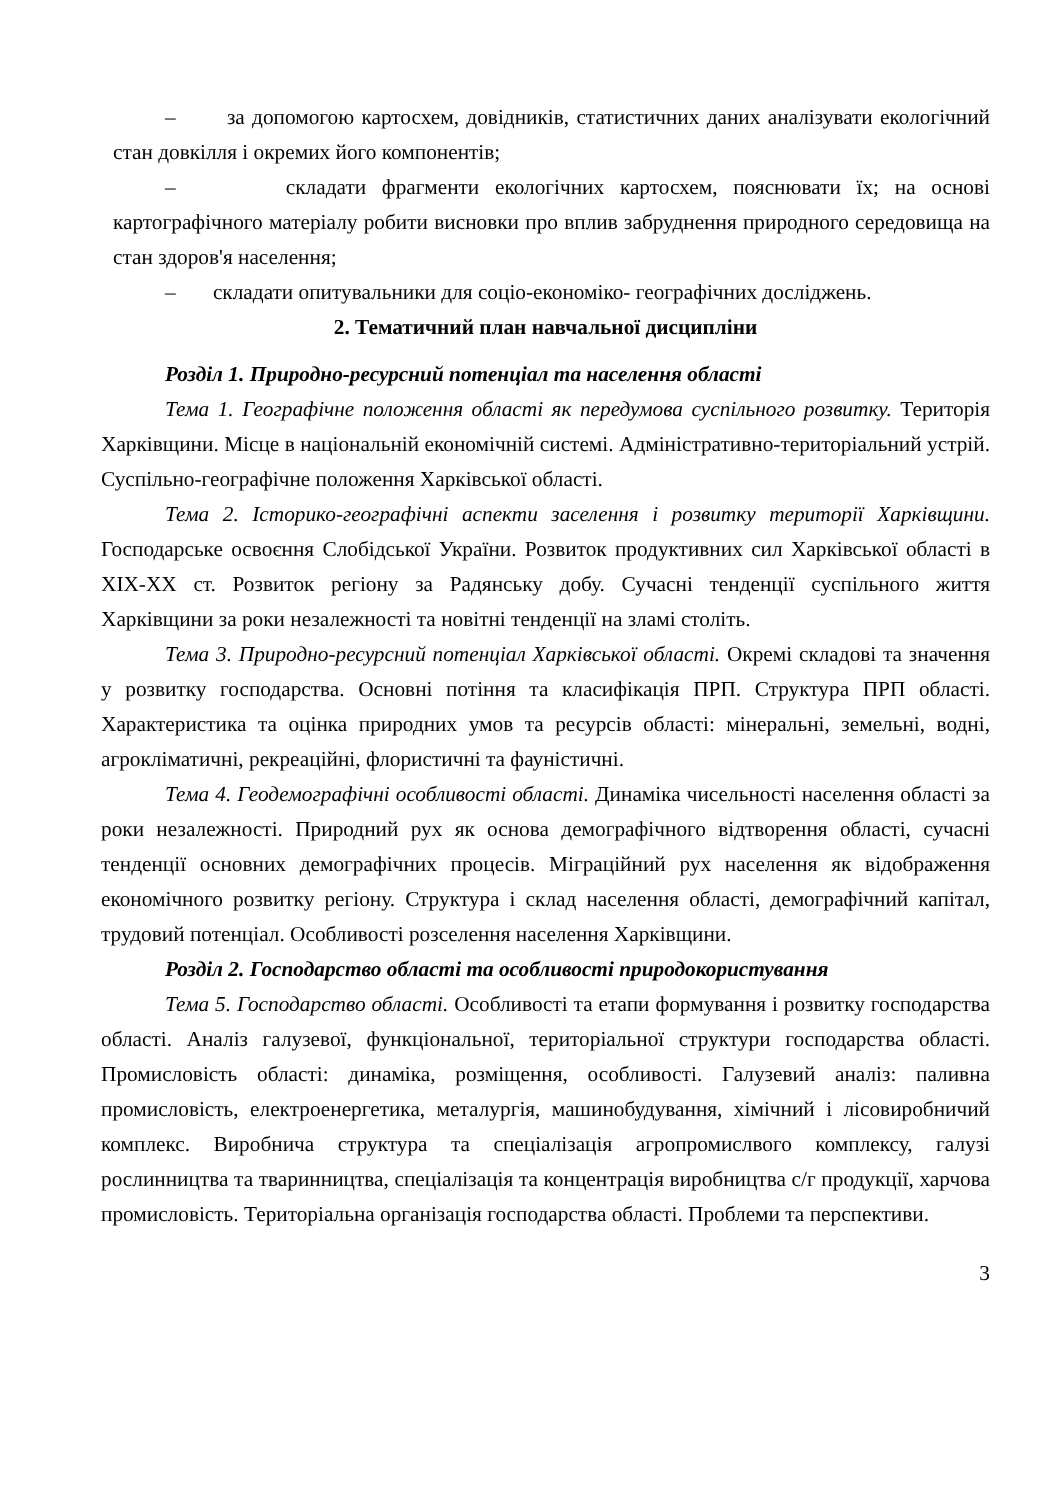– за допомогою картосхем, довідників, статистичних даних аналізувати екологічний стан довкілля і окремих його компонентів;
– складати фрагменти екологічних картосхем, пояснювати їх; на основі картографічного матеріалу робити висновки про вплив забруднення природного середовища на стан здоров'я населення;
– складати опитувальники для соціо-економіко- географічних досліджень.
2. Тематичний план навчальної дисципліни
Розділ 1. Природно-ресурсний потенціал та населення області
Тема 1. Географічне положення області як передумова суспільного розвитку. Територія Харківщини. Місце в національній економічній системі. Адміністративно-територіальний устрій. Суспільно-географічне положення Харківської області.
Тема 2. Історико-географічні аспекти заселення і розвитку території Харківщини. Господарське освоєння Слобідської України. Розвиток продуктивних сил Харківської області в XIX-XX ст. Розвиток регіону за Радянську добу. Сучасні тенденції суспільного життя Харківщини за роки незалежності та новітні тенденції на зламі століть.
Тема 3. Природно-ресурсний потенціал Харківської області. Окремі складові та значення у розвитку господарства. Основні потіння та класифікація ПРП. Структура ПРП області. Характеристика та оцінка природних умов та ресурсів області: мінеральні, земельні, водні, агрокліматичні, рекреаційні, флористичні та фауністичні.
Тема 4. Геодемографічні особливості області. Динаміка чисельності населення області за роки незалежності. Природний рух як основа демографічного відтворення області, сучасні тенденції основних демографічних процесів. Міграційний рух населення як відображення економічного розвитку регіону. Структура і склад населення області, демографічний капітал, трудовий потенціал. Особливості розселення населення Харківщини.
Розділ 2. Господарство області та особливості природокористування
Тема 5. Господарство області. Особливості та етапи формування і розвитку господарства області. Аналіз галузевої, функціональної, територіальної структури господарства області. Промисловість області: динаміка, розміщення, особливості. Галузевий аналіз: паливна промисловість, електроенергетика, металургія, машинобудування, хімічний і лісовиробничий комплекс. Виробнича структура та спеціалізація агропромислвого комплексу, галузі рослинництва та тваринництва, спеціалізація та концентрація виробництва с/г продукції, харчова промисловість. Територіальна організація господарства області. Проблеми та перспективи.
3